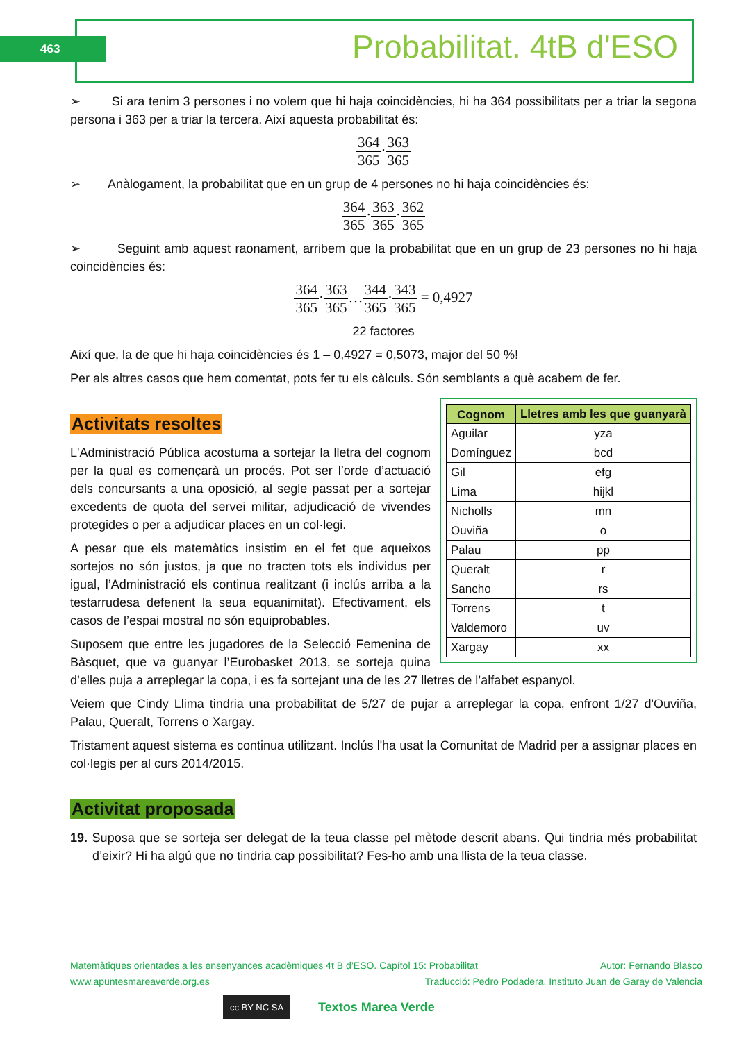463 Probabilitat. 4tB d'ESO
➢ Si ara tenim 3 persones i no volem que hi haja coincidències, hi ha 364 possibilitats per a triar la segona persona i 363 per a triar la tercera. Així aquesta probabilitat és:
364 365·363 365
➢ Anàlogament, la probabilitat que en un grup de 4 persones no hi haja coincidències és:
364 365·363 365·362 365
➢ Seguint amb aquest raonament, arribem que la probabilitat que en un grup de 23 persones no hi haja coincidències és:
364 365·363 365…344 365·343 365 = 0,4927
22 factores
Així que, la de que hi haja coincidències és 1 – 0,4927 = 0,5073, major del 50 %!
Per als altres casos que hem comentat, pots fer tu els càlculs. Són semblants a què acabem de fer.
Activitats resoltes
| Cognom | Lletres amb les que guanyarà |
| --- | --- |
| Aguilar | yza |
| Domínguez | bcd |
| Gil | efg |
| Lima | hijkl |
| Nicholls | mn |
| Ouviña | o |
| Palau | pp |
| Queralt | r |
| Sancho | rs |
| Torrens | t |
| Valdemoro | uv |
| Xargay | xx |
L'Administració Pública acostuma a sortejar la lletra del cognom per la qual es començarà un procés. Pot ser l’orde d’actuació dels concursants a una oposició, al segle passat per a sortejar excedents de quota del servei militar, adjudicació de vivendes protegides o per a adjudicar places en un col·legi.
A pesar que els matemàtics insistim en el fet que aqueixos sortejos no són justos, ja que no tracten tots els individus per igual, l’Administració els continua realitzant (i inclús arriba a la testarrudesa defenent la seua equanimitat). Efectivament, els casos de l’espai mostral no són equiprobables.
Suposem que entre les jugadores de la Selecció Femenina de Bàsquet, que va guanyar l’Eurobasket 2013, se sorteja quina d’elles puja a arreplegar la copa, i es fa sortejant una de les 27 lletres de l’alfabet espanyol.
Veiem que Cindy Llima tindria una probabilitat de 5/27 de pujar a arreplegar la copa, enfront 1/27 d'Ouviña, Palau, Queralt, Torrens o Xargay.
Tristament aquest sistema es continua utilitzant. Inclús l'ha usat la Comunitat de Madrid per a assignar places en col·legis per al curs 2014/2015.
Activitat proposada
19. Suposa que se sorteja ser delegat de la teua classe pel mètode descrit abans. Qui tindria més probabilitat d’eixir? Hi ha algú que no tindria cap possibilitat? Fes-ho amb una llista de la teua classe.
Matemàtiques orientades a les ensenyances acadèmiques 4t B d’ESO. Capítol 15: Probabilitat Autor: Fernando Blasco
www.apuntesmareaverde.org.es Traducció: Pedro Podadera. Instituto Juan de Garay de Valencia
cc BY NC SA Textos Marea Verde